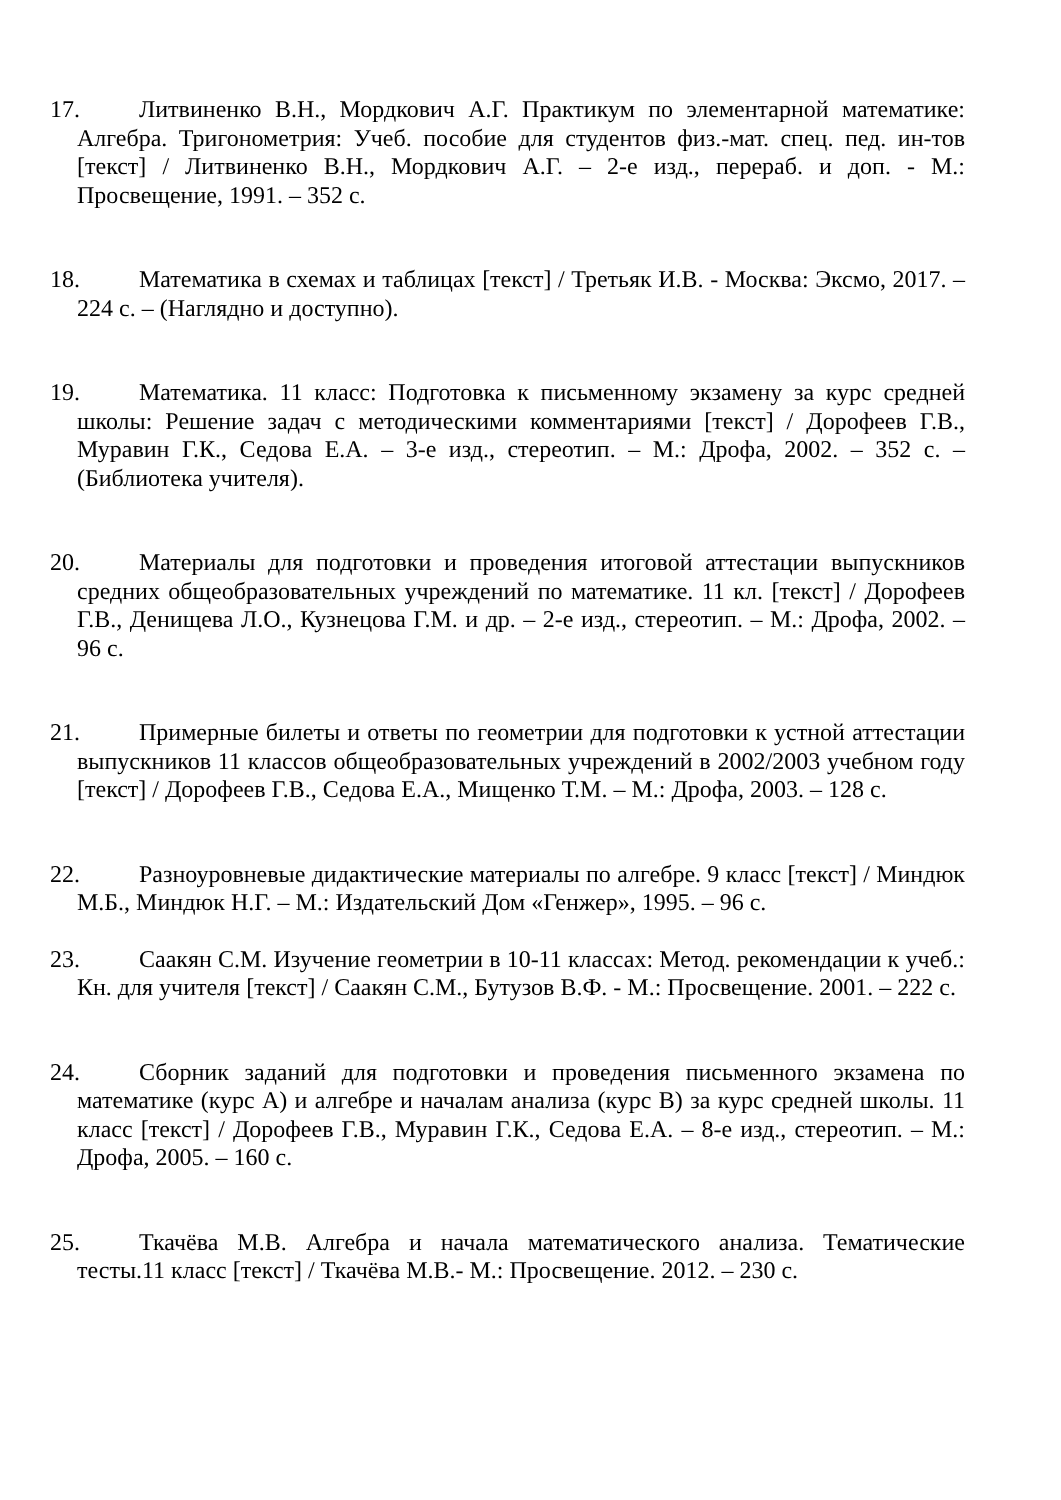17. Литвиненко В.Н., Мордкович А.Г. Практикум по элементарной математике: Алгебра. Тригонометрия: Учеб. пособие для студентов физ.-мат. спец. пед. ин-тов [текст] / Литвиненко В.Н., Мордкович А.Г. – 2-е изд., перераб. и доп. - М.: Просвещение, 1991. – 352 с.
18. Математика в схемах и таблицах [текст] / Третьяк И.В. - Москва: Эксмо, 2017. – 224 с. – (Наглядно и доступно).
19. Математика. 11 класс: Подготовка к письменному экзамену за курс средней школы: Решение задач с методическими комментариями [текст] / Дорофеев Г.В., Муравин Г.К., Седова Е.А. – 3-е изд., стереотип. – М.: Дрофа, 2002. – 352 с. – (Библиотека учителя).
20. Материалы для подготовки и проведения итоговой аттестации выпускников средних общеобразовательных учреждений по математике. 11 кл. [текст] / Дорофеев Г.В., Денищева Л.О., Кузнецова Г.М. и др. – 2-е изд., стереотип. – М.: Дрофа, 2002. – 96 с.
21. Примерные билеты и ответы по геометрии для подготовки к устной аттестации выпускников 11 классов общеобразовательных учреждений в 2002/2003 учебном году [текст] / Дорофеев Г.В., Седова Е.А., Мищенко Т.М. – М.: Дрофа, 2003. – 128 с.
22. Разноуровневые дидактические материалы по алгебре. 9 класс [текст] / Миндюк М.Б., Миндюк Н.Г. – М.: Издательский Дом «Генжер», 1995. – 96 с.
23. Саакян С.М. Изучение геометрии в 10-11 классах: Метод. рекомендации к учеб.: Кн. для учителя [текст] / Саакян С.М., Бутузов В.Ф. - М.: Просвещение. 2001. – 222 с.
24. Сборник заданий для подготовки и проведения письменного экзамена по математике (курс А) и алгебре и началам анализа (курс В) за курс средней школы. 11 класс [текст] / Дорофеев Г.В., Муравин Г.К., Седова Е.А. – 8-е изд., стереотип. – М.: Дрофа, 2005. – 160 с.
25. Ткачёва М.В. Алгебра и начала математического анализа. Тематические тесты.11 класс [текст] / Ткачёва М.В.- М.: Просвещение. 2012. – 230 с.